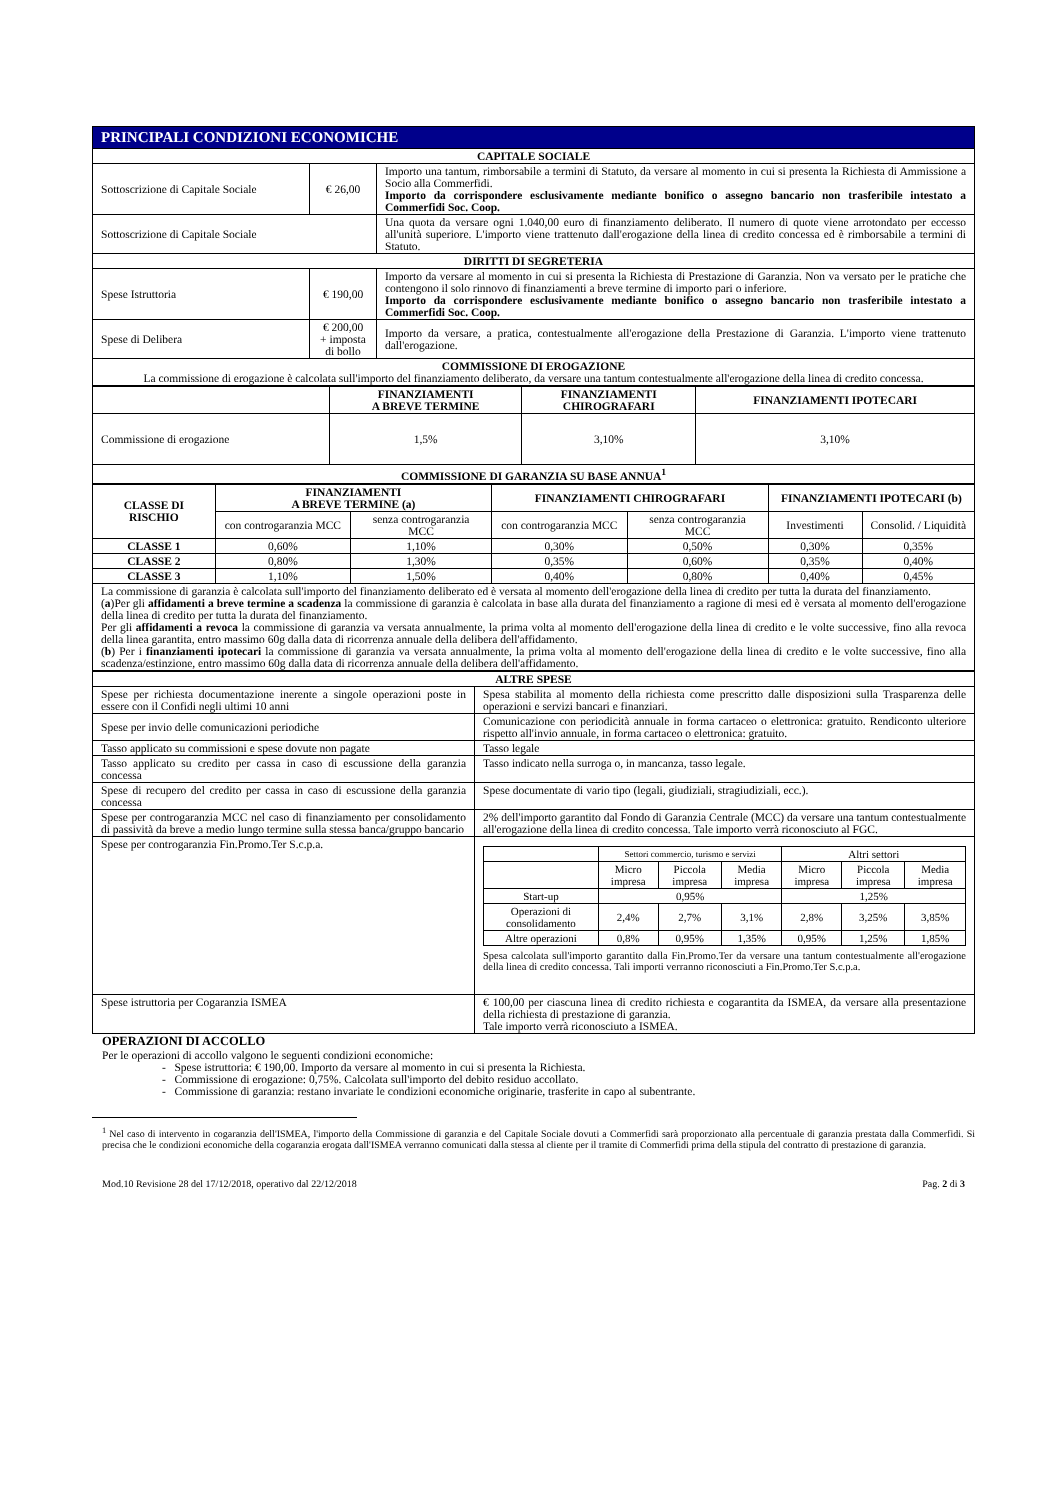| PRINCIPALI CONDIZIONI ECONOMICHE | | |
| CAPITALE SOCIALE | | |
| Sottoscrizione di Capitale Sociale | € 26,00 | Importo una tantum, rimborsabile a termini di Statuto, da versare al momento in cui si presenta la Richiesta di Ammissione a Socio alla Commerfidi. Importo da corrispondere esclusivamente mediante bonifico o assegno bancario non trasferibile intestato a Commerfidi Soc. Coop. |
| Sottoscrizione di Capitale Sociale | | Una quota da versare ogni 1.040,00 euro di finanziamento deliberato. Il numero di quote viene arrotondato per eccesso all'unità superiore. L'importo viene trattenuto dall'erogazione della linea di credito concessa ed è rimborsabile a termini di Statuto. |
| DIRITTI DI SEGRETERIA | | |
| Spese Istruttoria | € 190,00 | Importo da versare al momento in cui si presenta la Richiesta di Prestazione di Garanzia. Non va versato per le pratiche che contengono il solo rinnovo di finanziamenti a breve termine di importo pari o inferiore. Importo da corrispondere esclusivamente mediante bonifico o assegno bancario non trasferibile intestato a Commerfidi Soc. Coop. |
| Spese di Delibera | € 200,00 + imposta di bollo | Importo da versare, a pratica, contestualmente all'erogazione della Prestazione di Garanzia. L'importo viene trattenuto dall'erogazione. |
| COMMISSIONE DI EROGAZIONE La commissione di erogazione è calcolata sull'importo del finanziamento deliberato, da versare una tantum contestualmente all'erogazione della linea di credito concessa. | | |
| | FINANZIAMENTI A BREVE TERMINE | FINANZIAMENTI CHIROGRAFARI | FINANZIAMENTI IPOTECARI |
| Commissione di erogazione | 1,5% | 3,10% | 3,10% |
| COMMISSIONE DI GARANZIA SU BASE ANNUA<sup>1</sup> | | | |
| CLASSE DI RISCHIO | FINANZIAMENTI A BREVE TERMINE (a) | | FINANZIAMENTI CHIROGRAFARI | | FINANZIAMENTI IPOTECARI (b) | |
| --- | --- | --- | --- | --- | --- | --- |
| | con controgaranzia MCC | senza controgaranzia MCC | con controgaranzia MCC | senza controgaranzia MCC | Investimenti | Consolid. / Liquidità |
| CLASSE 1 | 0,60% | 1,10% | 0,30% | 0,50% | 0,30% | 0,35% |
| CLASSE 2 | 0,80% | 1,30% | 0,35% | 0,60% | 0,35% | 0,40% |
| CLASSE 3 | 1,10% | 1,50% | 0,40% | 0,80% | 0,40% | 0,45% |
| La commissione di garanzia è calcolata sull'importo del finanziamento deliberato ed è versata al momento dell'erogazione della linea di credito per tutta la durata del finanziamento. ( a )Per gli affidamenti a breve termine a scadenza la commissione di garanzia è calcolata in base alla durata del finanziamento a ragione di mesi ed è versata al momento dell'erogazione della linea di credito per tutta la durata del finanziamento. Per gli affidamenti a revoca la commissione di garanzia va versata annualmente, la prima volta al momento dell'erogazione della linea di credito e le volte successive, fino alla revoca della linea garantita, entro massimo 60g dalla data di ricorrenza annuale della delibera dell'affidamento. ( b ) Per i finanziamenti ipotecari la commissione di garanzia va versata annualmente, la prima volta al momento dell'erogazione della linea di credito e le volte successive, fino alla scadenza/estinzione, entro massimo 60g dalla data di ricorrenza annuale della delibera dell'affidamento. | | | | | | |
| ALTRE SPESE | |
| Spese per richiesta documentazione inerente a singole operazioni poste in essere con il Confidi negli ultimi 10 anni | Spesa stabilita al momento della richiesta come prescritto dalle disposizioni sulla Trasparenza delle operazioni e servizi bancari e finanziari. |
| Spese per invio delle comunicazioni periodiche | Comunicazione con periodicità annuale in forma cartaceo o elettronica: gratuito. Rendiconto ulteriore rispetto all'invio annuale, in forma cartaceo o elettronica: gratuito. |
| Tasso applicato su commissioni e spese dovute non pagate | Tasso legale |
| Tasso applicato su credito per cassa in caso di escussione della garanzia concessa | Tasso indicato nella surroga o, in mancanza, tasso legale. |
| Spese di recupero del credito per cassa in caso di escussione della garanzia concessa | Spese documentate di vario tipo (legali, giudiziali, stragiudiziali, ecc.). |
| Spese per controgaranzia MCC nel caso di finanziamento per consolidamento di passività da breve a medio lungo termine sulla stessa banca/gruppo bancario | 2% dell'importo garantito dal Fondo di Garanzia Centrale (MCC) da versare una tantum contestualmente all'erogazione della linea di credito concessa. Tale importo verrà riconosciuto al FGC. |
| Spese per controgaranzia Fin.Promo.Ter S.c.p.a. | / / Settori commercio, turismo e servizi / / / Altri settori / / / / / Micro impresa / Piccola impresa / Media impresa / Micro impresa / Piccola impresa / Media impresa / / Start-up / 0,95% / / / 1,25% / / / / Operazioni di consolidamento / 2,4% / 2,7% / 3,1% / 2,8% / 3,25% / 3,85% / / Altre operazioni / 0,8% / 0,95% / 1,35% / 0,95% / 1,25% / 1,85% / Spesa calcolata sull'importo garantito dalla Fin.Promo.Ter da versare una tantum contestualmente all'erogazione della linea di credito concessa. Tali importi verranno riconosciuti a Fin.Promo.Ter S.c.p.a. |
| Spese istruttoria per Cogaranzia ISMEA | € 100,00 per ciascuna linea di credito richiesta e cogarantita da ISMEA, da versare alla presentazione della richiesta di prestazione di garanzia. Tale importo verrà riconosciuto a ISMEA. |
OPERAZIONI DI ACCOLLO
Per le operazioni di accollo valgono le seguenti condizioni economiche:
- Spese istruttoria: € 190,00. Importo da versare al momento in cui si presenta la Richiesta.
- Commissione di erogazione: 0,75%. Calcolata sull'importo del debito residuo accollato.
- Commissione di garanzia: restano invariate le condizioni economiche originarie, trasferite in capo al subentrante.
<sup>1</sup> Nel caso di intervento in cogaranzia dell'ISMEA, l'importo della Commissione di garanzia e del Capitale Sociale dovuti a Commerfidi sarà proporzionato alla percentuale di garanzia prestata dalla Commerfidi. Si precisa che le condizioni economiche della cogaranzia erogata dall'ISMEA verranno comunicati dalla stessa al cliente per il tramite di Commerfidi prima della stipula del contratto di prestazione di garanzia.
Mod.10 Revisione 28 del 17/12/2018, operativo dal 22/12/2018 Pag. 2 di 3